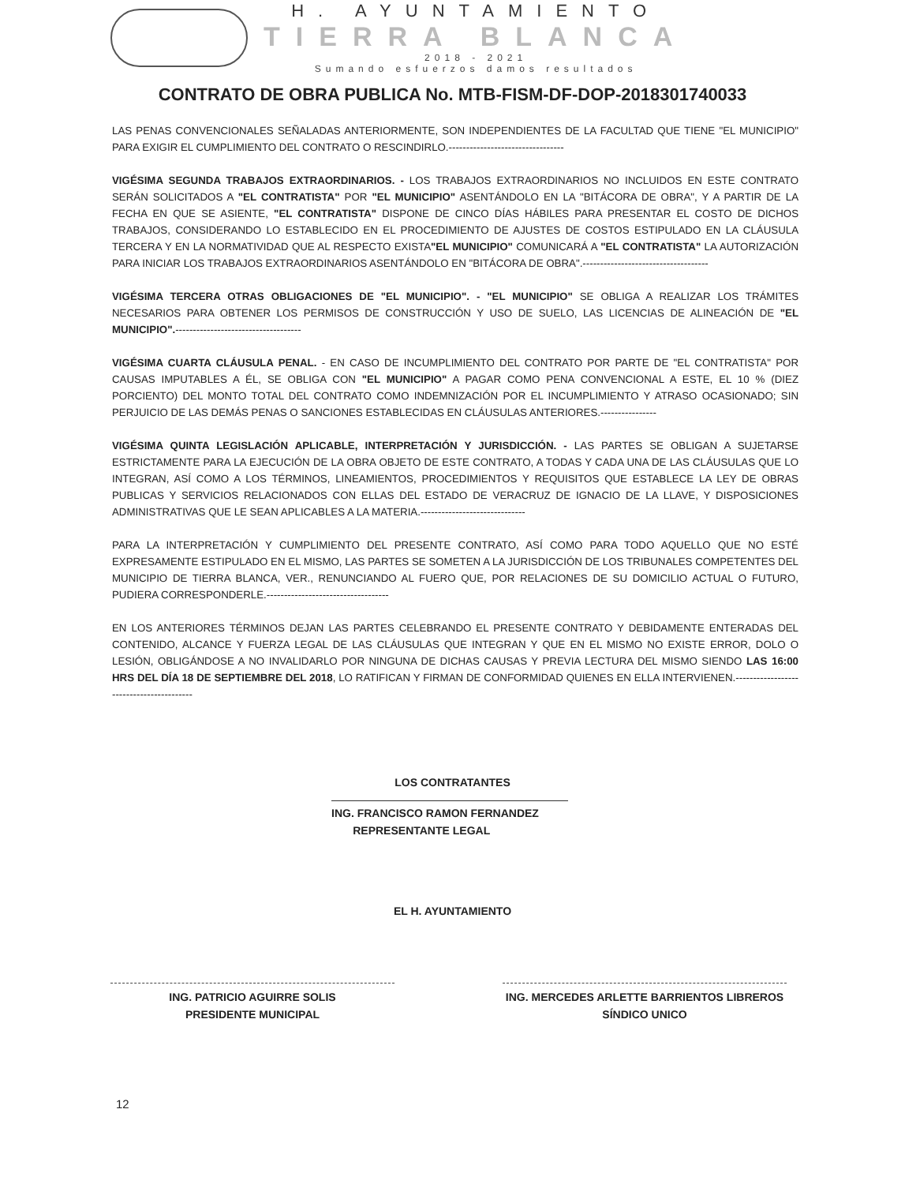H. AYUNTAMIENTO
TIERRA BLANCA
2018 - 2021
Sumando esfuerzos damos resultados
CONTRATO DE OBRA PUBLICA No. MTB-FISM-DF-DOP-2018301740033
LAS PENAS CONVENCIONALES SEÑALADAS ANTERIORMENTE, SON INDEPENDIENTES DE LA FACULTAD QUE TIENE "EL MUNICIPIO" PARA EXIGIR EL CUMPLIMIENTO DEL CONTRATO O RESCINDIRLO.---------------------------------
VIGÉSIMA SEGUNDA TRABAJOS EXTRAORDINARIOS. - LOS TRABAJOS EXTRAORDINARIOS NO INCLUIDOS EN ESTE CONTRATO SERÁN SOLICITADOS A "EL CONTRATISTA" POR "EL MUNICIPIO" ASENTÁNDOLO EN LA "BITÁCORA DE OBRA", Y A PARTIR DE LA FECHA EN QUE SE ASIENTE, "EL CONTRATISTA" DISPONE DE CINCO DÍAS HÁBILES PARA PRESENTAR EL COSTO DE DICHOS TRABAJOS, CONSIDERANDO LO ESTABLECIDO EN EL PROCEDIMIENTO DE AJUSTES DE COSTOS ESTIPULADO EN LA CLÁUSULA TERCERA Y EN LA NORMATIVIDAD QUE AL RESPECTO EXISTA"EL MUNICIPIO" COMUNICARÁ A "EL CONTRATISTA" LA AUTORIZACIÓN PARA INICIAR LOS TRABAJOS EXTRAORDINARIOS ASENTÁNDOLO EN "BITÁCORA DE OBRA".------------------------------------
VIGÉSIMA TERCERA OTRAS OBLIGACIONES DE "EL MUNICIPIO". - "EL MUNICIPIO" SE OBLIGA A REALIZAR LOS TRÁMITES NECESARIOS PARA OBTENER LOS PERMISOS DE CONSTRUCCIÓN Y USO DE SUELO, LAS LICENCIAS DE ALINEACIÓN DE "EL MUNICIPIO".------------------------------------
VIGÉSIMA CUARTA CLÁUSULA PENAL. - EN CASO DE INCUMPLIMIENTO DEL CONTRATO POR PARTE DE "EL CONTRATISTA" POR CAUSAS IMPUTABLES A ÉL, SE OBLIGA CON "EL MUNICIPIO" A PAGAR COMO PENA CONVENCIONAL A ESTE, EL 10 % (DIEZ PORCIENTO) DEL MONTO TOTAL DEL CONTRATO COMO INDEMNIZACIÓN POR EL INCUMPLIMIENTO Y ATRASO OCASIONADO; SIN PERJUICIO DE LAS DEMÁS PENAS O SANCIONES ESTABLECIDAS EN CLÁUSULAS ANTERIORES.----------------
VIGÉSIMA QUINTA LEGISLACIÓN APLICABLE, INTERPRETACIÓN Y JURISDICCIÓN. - LAS PARTES SE OBLIGAN A SUJETARSE ESTRICTAMENTE PARA LA EJECUCIÓN DE LA OBRA OBJETO DE ESTE CONTRATO, A TODAS Y CADA UNA DE LAS CLÁUSULAS QUE LO INTEGRAN, ASÍ COMO A LOS TÉRMINOS, LINEAMIENTOS, PROCEDIMIENTOS Y REQUISITOS QUE ESTABLECE LA LEY DE OBRAS PUBLICAS Y SERVICIOS RELACIONADOS CON ELLAS DEL ESTADO DE VERACRUZ DE IGNACIO DE LA LLAVE, Y DISPOSICIONES ADMINISTRATIVAS QUE LE SEAN APLICABLES A LA MATERIA.------------------------------
PARA LA INTERPRETACIÓN Y CUMPLIMIENTO DEL PRESENTE CONTRATO, ASÍ COMO PARA TODO AQUELLO QUE NO ESTÉ EXPRESAMENTE ESTIPULADO EN EL MISMO, LAS PARTES SE SOMETEN A LA JURISDICCIÓN DE LOS TRIBUNALES COMPETENTES DEL MUNICIPIO DE TIERRA BLANCA, VER., RENUNCIANDO AL FUERO QUE, POR RELACIONES DE SU DOMICILIO ACTUAL O FUTURO, PUDIERA CORRESPONDERLE.-----------------------------------
EN LOS ANTERIORES TÉRMINOS DEJAN LAS PARTES CELEBRANDO EL PRESENTE CONTRATO Y DEBIDAMENTE ENTERADAS DEL CONTENIDO, ALCANCE Y FUERZA LEGAL DE LAS CLÁUSULAS QUE INTEGRAN Y QUE EN EL MISMO NO EXISTE ERROR, DOLO O LESIÓN, OBLIGÁNDOSE A NO INVALIDARLO POR NINGUNA DE DICHAS CAUSAS Y PREVIA LECTURA DEL MISMO SIENDO LAS 16:00 HRS DEL DÍA 18 DE SEPTIEMBRE DEL 2018, LO RATIFICAN Y FIRMAN DE CONFORMIDAD QUIENES EN ELLA INTERVIENEN.-----------------------------------------
LOS CONTRATANTES
ING. FRANCISCO RAMON FERNANDEZ
REPRESENTANTE LEGAL
EL H. AYUNTAMIENTO
ING. PATRICIO AGUIRRE SOLIS
PRESIDENTE MUNICIPAL
ING. MERCEDES ARLETTE BARRIENTOS LIBREROS
SÍNDICO UNICO
12